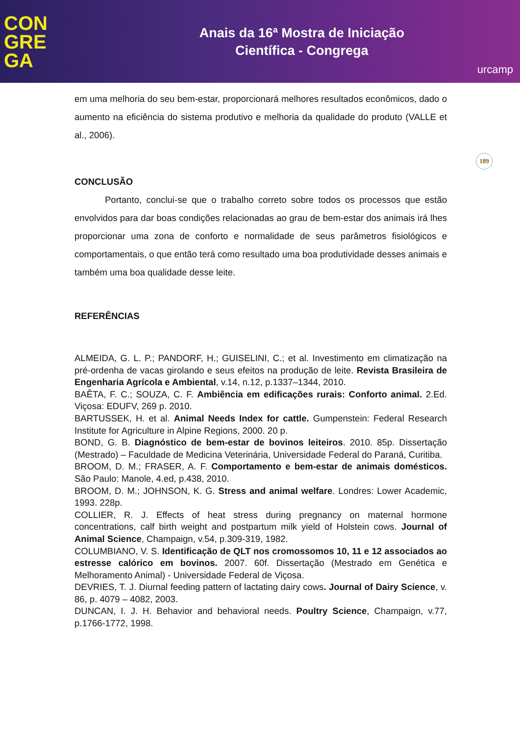CON
GRE
GA
Anais da 16ª Mostra de Iniciação
Científica - Congrega
urcamp
em uma melhoria do seu bem-estar, proporcionará melhores resultados econômicos, dado o aumento na eficiência do sistema produtivo e melhoria da qualidade do produto (VALLE et al., 2006).
189
CONCLUSÃO
Portanto, conclui-se que o trabalho correto sobre todos os processos que estão envolvidos para dar boas condições relacionadas ao grau de bem-estar dos animais irá lhes proporcionar uma zona de conforto e normalidade de seus parâmetros fisiológicos e comportamentais, o que então terá como resultado uma boa produtividade desses animais e também uma boa qualidade desse leite.
REFERÊNCIAS
ALMEIDA, G. L. P.; PANDORF, H.; GUISELINI, C.; et al. Investimento em climatização na pré-ordenha de vacas girolando e seus efeitos na produção de leite. Revista Brasileira de Engenharia Agrícola e Ambiental, v.14, n.12, p.1337–1344, 2010.
BAÊTA, F. C.; SOUZA, C. F. Ambiência em edificações rurais: Conforto animal. 2.Ed. Viçosa: EDUFV, 269 p. 2010.
BARTUSSEK, H. et al. Animal Needs Index for cattle. Gumpenstein: Federal Research Institute for Agriculture in Alpine Regions, 2000. 20 p.
BOND, G. B. Diagnóstico de bem-estar de bovinos leiteiros. 2010. 85p. Dissertação (Mestrado) – Faculdade de Medicina Veterinária, Universidade Federal do Paraná, Curitiba.
BROOM, D. M.; FRASER, A. F. Comportamento e bem-estar de animais domésticos. São Paulo: Manole, 4.ed, p.438, 2010.
BROOM, D. M.; JOHNSON, K. G. Stress and animal welfare. Londres: Lower Academic, 1993. 228p.
COLLIER, R. J. Effects of heat stress during pregnancy on maternal hormone concentrations, calf birth weight and postpartum milk yield of Holstein cows. Journal of Animal Science, Champaign, v.54, p.309-319, 1982.
COLUMBIANO, V. S. Identificação de QLT nos cromossomos 10, 11 e 12 associados ao estresse calórico em bovinos. 2007. 60f. Dissertação (Mestrado em Genética e Melhoramento Animal) - Universidade Federal de Viçosa.
DEVRIES, T. J. Diurnal feeding pattern of lactating dairy cows. Journal of Dairy Science, v. 86, p. 4079 – 4082, 2003.
DUNCAN, I. J. H. Behavior and behavioral needs. Poultry Science, Champaign, v.77, p.1766-1772, 1998.